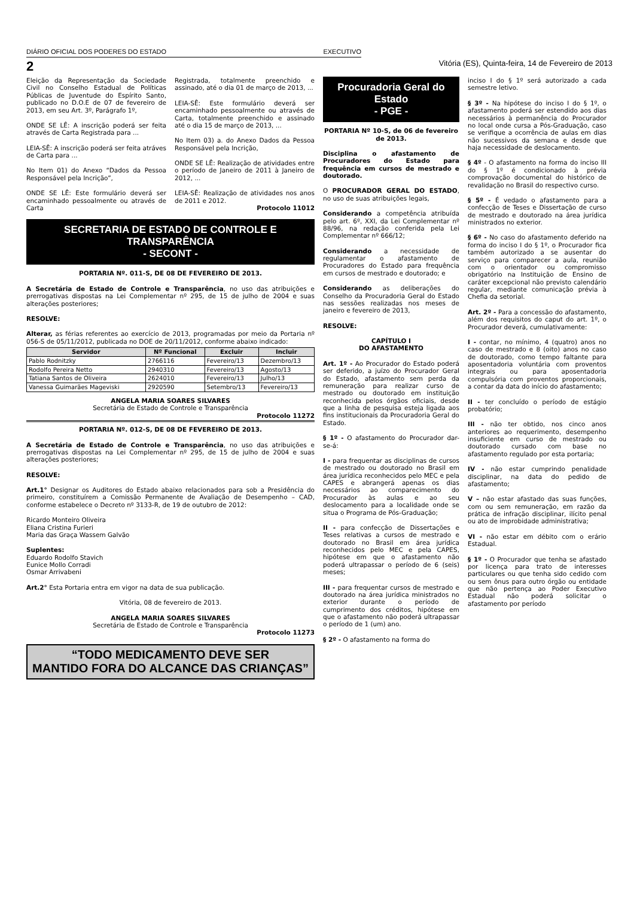DIÁRIO OFICIAL DOS PODERES DO ESTADO EXECUTIVO
2 Vitória (ES), Quinta-feira, 14 de Fevereiro de 2013
Eleição da Representação da Sociedade Civil no Conselho Estadual de Políticas Públicas de Juventude do Espírito Santo, publicado no D.O.E de 07 de fevereiro de 2013, em seu Art. 3º, Parágrafo 1º,
ONDE SE LÊ: A inscrição poderá ser feita através de Carta Registrada para ...
LEIA-SÊ: A inscrição poderá ser feita atráves de Carta para ...
No Item 01) do Anexo “Dados da Pessoa Responsável pela Incrição”,
ONDE SE LÊ: Este formulário deverá ser encaminhado pessoalmente ou através de Carta
Registrada, totalmente preenchido e assinado, até o dia 01 de março de 2013, ...
LEIA-SÊ: Este formulário deverá ser encaminhado pessoalmente ou através de Carta, totalmente preenchido e assinado até o dia 15 de março de 2013, ...
No Item 03) a. do Anexo Dados da Pessoa Responsável pela Incrição,
ONDE SE LÊ: Realização de atividades entre o período de Janeiro de 2011 à Janeiro de 2012, ...
LEIA-SÊ: Realização de atividades nos anos de 2011 e 2012.
Protocolo 11012
SECRETARIA DE ESTADO DE CONTROLE E
TRANSPARÊNCIA
- SECONT -
PORTARIA Nº. 011-S, DE 08 DE FEVEREIRO DE 2013.
A Secretária de Estado de Controle e Transparência, no uso das atribuições e prerrogativas dispostas na Lei Complementar nº 295, de 15 de julho de 2004 e suas alterações posteriores;
RESOLVE:
Alterar, as férias referentes ao exercício de 2013, programadas por meio da Portaria nº 056-S de 05/11/2012, publicada no DOE de 20/11/2012, conforme abaixo indicado:
| Servidor | Nº Funcional | Excluir | Incluir |
| --- | --- | --- | --- |
| Pablo Rodnitzky | 2766116 | Fevereiro/13 | Dezembro/13 |
| Rodolfo Pereira Netto | 2940310 | Fevereiro/13 | Agosto/13 |
| Tatiana Santos de Oliveira | 2624010 | Fevereiro/13 | Julho/13 |
| Vanessa Guimarães Mageviski | 2920590 | Setembro/13 | Fevereiro/13 |
ANGELA MARIA SOARES SILVARES
Secretária de Estado de Controle e Transparência
Protocolo 11272
PORTARIA Nº. 012-S, DE 08 DE FEVEREIRO DE 2013.
A Secretária de Estado de Controle e Transparência, no uso das atribuições e prerrogativas dispostas na Lei Complementar nº 295, de 15 de julho de 2004 e suas alterações posteriores;
RESOLVE:
Art.1° Designar os Auditores do Estado abaixo relacionados para sob a Presidência do primeiro, constituírem a Comissão Permanente de Avaliação de Desempenho – CAD, conforme estabelece o Decreto nº 3133-R, de 19 de outubro de 2012:
Ricardo Monteiro Oliveira
Eliana Cristina Furieri
Maria das Graça Wassem Galvão
Suplentes:
Eduardo Rodolfo Stavich
Eunice Mollo Corradi
Osmar Arrivabeni
Art.2° Esta Portaria entra em vigor na data de sua publicação.
Vitória, 08 de fevereiro de 2013.
ANGELA MARIA SOARES SILVARES
Secretária de Estado de Controle e Transparência
Protocolo 11273
“TODO MEDICAMENTO DEVE SER
MANTIDO FORA DO ALCANCE DAS CRIANÇAS”
Procuradoria Geral do Estado
- PGE -
PORTARIA Nº 10-S, de 06 de fevereiro de 2013.
Disciplina o afastamento de Procuradores do Estado para frequência em cursos de mestrado e doutorado.
O PROCURADOR GERAL DO ESTADO, no uso de suas atribuições legais,
Considerando a competência atribuída pelo art. 6º, XXI, da Lei Complementar nº 88/96, na redação conferida pela Lei Complementar nº 666/12;
Considerando a necessidade de regulamentar o afastamento de Procuradores do Estado para frequência em cursos de mestrado e doutorado; e
Considerando as deliberações do Conselho da Procuradoria Geral do Estado nas sessões realizadas nos meses de janeiro e fevereiro de 2013,
RESOLVE:
CAPÍTULO I
DO AFASTAMENTO
Art. 1º - Ao Procurador do Estado poderá ser deferido, a juízo do Procurador Geral do Estado, afastamento sem perda da remuneração para realizar curso de mestrado ou doutorado em instituição reconhecida pelos órgãos oficiais, desde que a linha de pesquisa esteja ligada aos fins institucionais da Procuradoria Geral do Estado.
§ 1º - O afastamento do Procurador dar-se-á:
I - para frequentar as disciplinas de cursos de mestrado ou doutorado no Brasil em área jurídica reconhecidos pelo MEC e pela CAPES e abrangerá apenas os dias necessários ao comparecimento do Procurador às aulas e ao seu deslocamento para a localidade onde se situa o Programa de Pós-Graduação;
II - para confecção de Dissertações e Teses relativas a cursos de mestrado e doutorado no Brasil em área jurídica reconhecidos pelo MEC e pela CAPES, hipótese em que o afastamento não poderá ultrapassar o período de 6 (seis) meses;
III - para frequentar cursos de mestrado e doutorado na área jurídica ministrados no exterior durante o período de cumprimento dos créditos, hipótese em que o afastamento não poderá ultrapassar o período de 1 (um) ano.
§ 2º - O afastamento na forma do
inciso I do § 1º será autorizado a cada semestre letivo.
§ 3º - Na hipótese do inciso I do § 1º, o afastamento poderá ser estendido aos dias necessários à permanência do Procurador no local onde cursa a Pós-Graduação, caso se verifique a ocorrência de aulas em dias não sucessivos da semana e desde que haja necessidade de deslocamento.
§ 4º - O afastamento na forma do inciso III do § 1º é condicionado à prévia comprovação documental do histórico de revalidação no Brasil do respectivo curso.
§ 5º - É vedado o afastamento para a confecção de Teses e Dissertação de curso de mestrado e doutorado na área jurídica ministrados no exterior.
§ 6º - No caso do afastamento deferido na forma do inciso I do § 1º, o Procurador fica também autorizado a se ausentar do serviço para comparecer a aula, reunião com o orientador ou compromisso obrigatório na Instituição de Ensino de caráter excepcional não previsto calendário regular, mediante comunicação prévia à Chefia da setorial.
Art. 2º - Para a concessão do afastamento, além dos requisitos do caput do art. 1º, o Procurador deverá, cumulativamente:
I - contar, no mínimo, 4 (quatro) anos no caso de mestrado e 8 (oito) anos no caso de doutorado, como tempo faltante para aposentadoria voluntária com proventos integrais ou para aposentadoria compulsória com proventos proporcionais, a contar da data do início do afastamento;
II - ter concluído o período de estágio probatório;
III - não ter obtido, nos cinco anos anteriores ao requerimento, desempenho insuficiente em curso de mestrado ou doutorado cursado com base no afastamento regulado por esta portaria;
IV - não estar cumprindo penalidade disciplinar, na data do pedido de afastamento;
V – não estar afastado das suas funções, com ou sem remuneração, em razão da prática de infração disciplinar, ilícito penal ou ato de improbidade administrativa;
VI - não estar em débito com o erário Estadual.
§ 1º - O Procurador que tenha se afastado por licença para trato de interesses particulares ou que tenha sido cedido com ou sem ônus para outro órgão ou entidade que não pertença ao Poder Executivo Estadual não poderá solicitar o afastamento por período